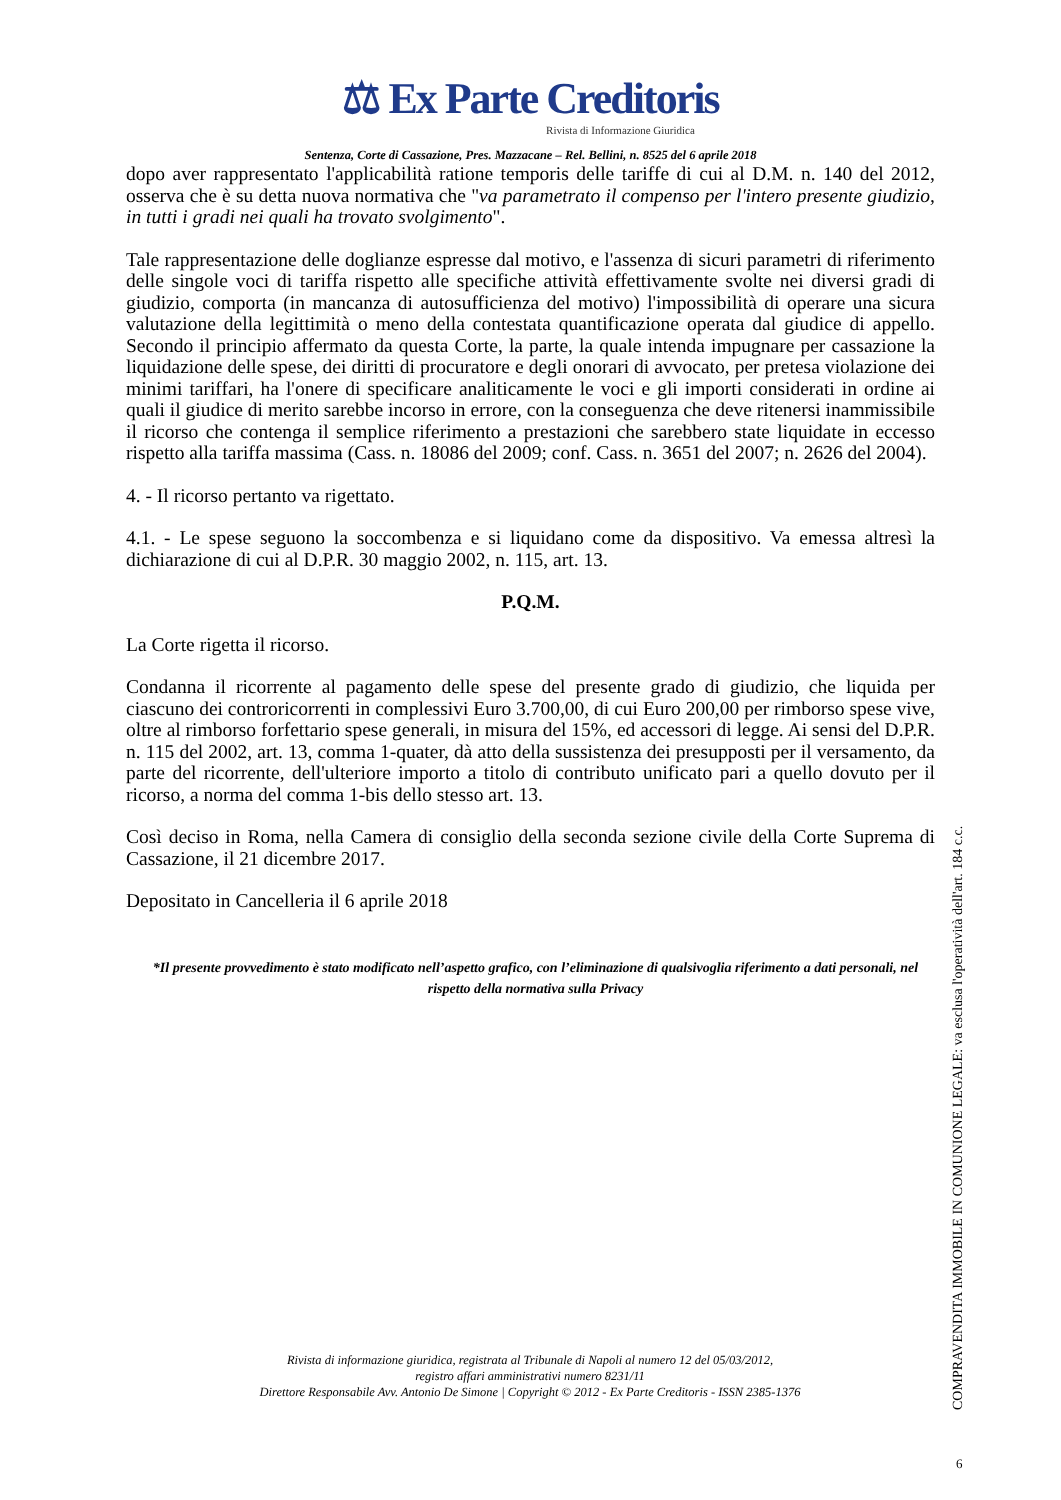⚖ Ex Parte Creditoris
Rivista di Informazione Giuridica
Sentenza, Corte di Cassazione, Pres. Mazzacane – Rel. Bellini, n. 8525 del 6 aprile 2018
dopo aver rappresentato l'applicabilità ratione temporis delle tariffe di cui al D.M. n. 140 del 2012, osserva che è su detta nuova normativa che "va parametrato il compenso per l'intero presente giudizio, in tutti i gradi nei quali ha trovato svolgimento".
Tale rappresentazione delle doglianze espresse dal motivo, e l'assenza di sicuri parametri di riferimento delle singole voci di tariffa rispetto alle specifiche attività effettivamente svolte nei diversi gradi di giudizio, comporta (in mancanza di autosufficienza del motivo) l'impossibilità di operare una sicura valutazione della legittimità o meno della contestata quantificazione operata dal giudice di appello. Secondo il principio affermato da questa Corte, la parte, la quale intenda impugnare per cassazione la liquidazione delle spese, dei diritti di procuratore e degli onorari di avvocato, per pretesa violazione dei minimi tariffari, ha l'onere di specificare analiticamente le voci e gli importi considerati in ordine ai quali il giudice di merito sarebbe incorso in errore, con la conseguenza che deve ritenersi inammissibile il ricorso che contenga il semplice riferimento a prestazioni che sarebbero state liquidate in eccesso rispetto alla tariffa massima (Cass. n. 18086 del 2009; conf. Cass. n. 3651 del 2007; n. 2626 del 2004).
4. - Il ricorso pertanto va rigettato.
4.1. - Le spese seguono la soccombenza e si liquidano come da dispositivo. Va emessa altresì la dichiarazione di cui al D.P.R. 30 maggio 2002, n. 115, art. 13.
P.Q.M.
La Corte rigetta il ricorso.
Condanna il ricorrente al pagamento delle spese del presente grado di giudizio, che liquida per ciascuno dei controricorrenti in complessivi Euro 3.700,00, di cui Euro 200,00 per rimborso spese vive, oltre al rimborso forfettario spese generali, in misura del 15%, ed accessori di legge. Ai sensi del D.P.R. n. 115 del 2002, art. 13, comma 1-quater, dà atto della sussistenza dei presupposti per il versamento, da parte del ricorrente, dell'ulteriore importo a titolo di contributo unificato pari a quello dovuto per il ricorso, a norma del comma 1-bis dello stesso art. 13.
Così deciso in Roma, nella Camera di consiglio della seconda sezione civile della Corte Suprema di Cassazione, il 21 dicembre 2017.
Depositato in Cancelleria il 6 aprile 2018
*Il presente provvedimento è stato modificato nell’aspetto grafico, con l’eliminazione di qualsivoglia riferimento a dati personali, nel rispetto della normativa sulla Privacy
Rivista di informazione giuridica, registrata al Tribunale di Napoli al numero 12 del 05/03/2012,
registro affari amministrativi numero 8231/11
Direttore Responsabile Avv. Antonio De Simone | Copyright © 2012 - Ex Parte Creditoris - ISSN 2385-1376
COMPRAVENDITA IMMOBILE IN COMUNIONE LEGALE: va esclusa l'operatività dell'art. 184 c.c.
6